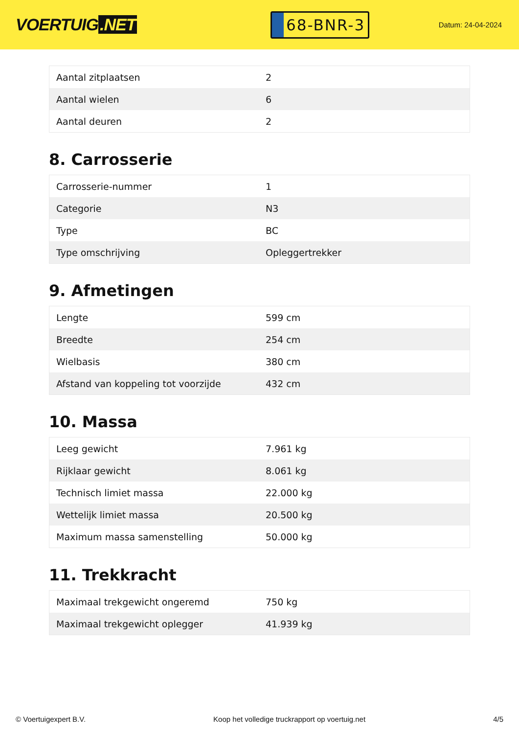VOERTUIG.NET
68-BNR-3
Datum: 24-04-2024
| Aantal zitplaatsen | 2 |
| Aantal wielen | 6 |
| Aantal deuren | 2 |
8. Carrosserie
| Carrosserie-nummer | 1 |
| Categorie | N3 |
| Type | BC |
| Type omschrijving | Opleggertrekker |
9. Afmetingen
| Lengte | 599 cm |
| Breedte | 254 cm |
| Wielbasis | 380 cm |
| Afstand van koppeling tot voorzijde | 432 cm |
10. Massa
| Leeg gewicht | 7.961 kg |
| Rijklaar gewicht | 8.061 kg |
| Technisch limiet massa | 22.000 kg |
| Wettelijk limiet massa | 20.500 kg |
| Maximum massa samenstelling | 50.000 kg |
11. Trekkracht
| Maximaal trekgewicht ongeremd | 750 kg |
| Maximaal trekgewicht oplegger | 41.939 kg |
© Voertuigexpert B.V. Koop het volledige truckrapport op voertuig.net 4/5